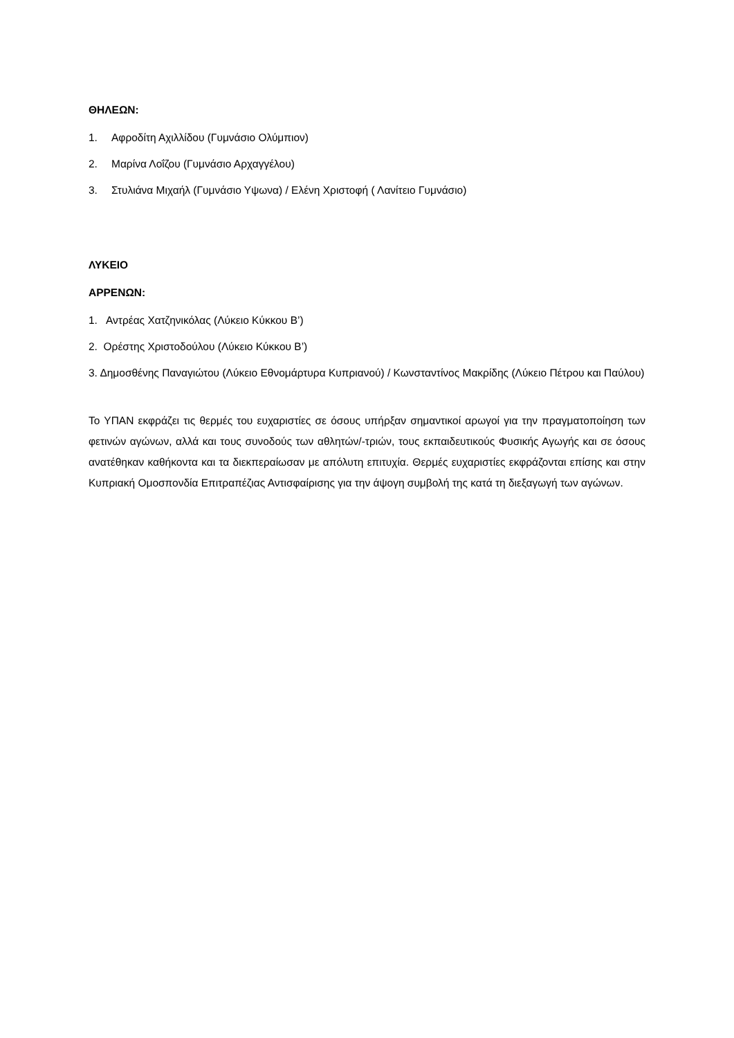ΘΗΛΕΩΝ:
1. Αφροδίτη Αχιλλίδου (Γυμνάσιο Ολύμπιον)
2. Μαρίνα Λοΐζου (Γυμνάσιο Αρχαγγέλου)
3. Στυλιάνα Μιχαήλ (Γυμνάσιο Υψωνα) / Ελένη Χριστοφή ( Λανίτειο Γυμνάσιο)
ΛΥΚΕΙΟ
ΑΡΡΕΝΩΝ:
1. Αντρέας Χατζηνικόλας (Λύκειο Κύκκου Β’)
2. Ορέστης Χριστοδούλου (Λύκειο Κύκκου Β’)
3. Δημοσθένης Παναγιώτου (Λύκειο Εθνομάρτυρα Κυπριανού) / Κωνσταντίνος Μακρίδης (Λύκειο Πέτρου και Παύλου)
Το ΥΠΑΝ εκφράζει τις θερμές του ευχαριστίες σε όσους υπήρξαν σημαντικοί αρωγοί για την πραγματοποίηση των φετινών αγώνων, αλλά και τους συνοδούς των αθλητών/-τριών, τους εκπαιδευτικούς Φυσικής Αγωγής και σε όσους ανατέθηκαν καθήκοντα και τα διεκπεραίωσαν με απόλυτη επιτυχία. Θερμές ευχαριστίες εκφράζονται επίσης και στην Κυπριακή Ομοσπονδία Επιτραπέζιας Αντισφαίρισης για την άψογη συμβολή της κατά τη διεξαγωγή των αγώνων.